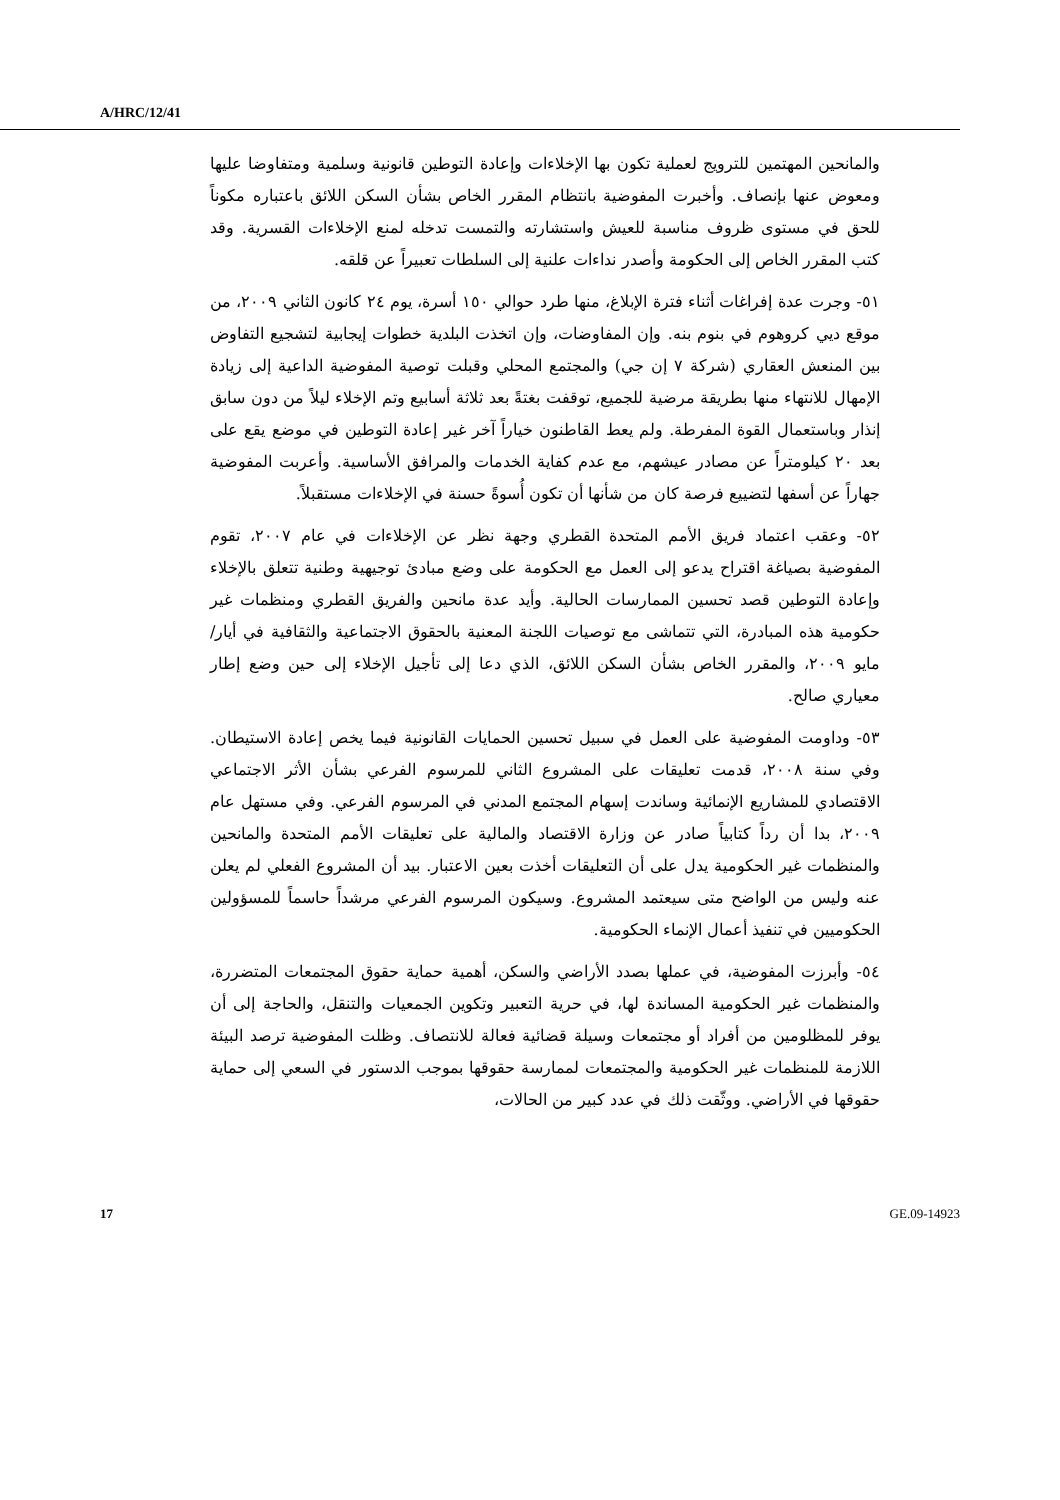A/HRC/12/41
والمانحين المهتمين للترويج لعملية تكون بها الإخلاءات وإعادة التوطين قانونية وسلمية ومتفاوضا عليها ومعوض عنها بإنصاف. وأخبرت المفوضية بانتظام المقرر الخاص بشأن السكن اللائق باعتباره مكوناً للحق في مستوى ظروف مناسبة للعيش واستشارته والتمست تدخله لمنع الإخلاءات القسرية. وقد كتب المقرر الخاص إلى الحكومة وأصدر نداءات علنية إلى السلطات تعبيراً عن قلقه.
٥١- وجرت عدة إفراغات أثناء فترة الإبلاغ، منها طرد حوالي ١٥٠ أسرة، يوم ٢٤ كانون الثاني ٢٠٠٩، من موقع ديي كروهوم في بنوم بنه. وإن المفاوضات، وإن اتخذت البلدية خطوات إيجابية لتشجيع التفاوض بين المنعش العقاري (شركة ٧ إن جي) والمجتمع المحلي وقبلت توصية المفوضية الداعية إلى زيادة الإمهال للانتهاء منها بطريقة مرضية للجميع، توقفت بغتةً بعد ثلاثة أسابيع وتم الإخلاء ليلاً من دون سابق إنذار وباستعمال القوة المفرطة. ولم يعط القاطنون خياراً آخر غير إعادة التوطين في موضع يقع على بعد ٢٠ كيلومتراً عن مصادر عيشهم، مع عدم كفاية الخدمات والمرافق الأساسية. وأعربت المفوضية جهاراً عن أسفها لتضييع فرصة كان من شأنها أن تكون أُسوةً حسنة في الإخلاءات مستقبلاً.
٥٢- وعقب اعتماد فريق الأمم المتحدة القطري وجهة نظر عن الإخلاءات في عام ٢٠٠٧، تقوم المفوضية بصياغة اقتراح يدعو إلى العمل مع الحكومة على وضع مبادئ توجيهية وطنية تتعلق بالإخلاء وإعادة التوطين قصد تحسين الممارسات الحالية. وأيد عدة مانحين والفريق القطري ومنظمات غير حكومية هذه المبادرة، التي تتماشى مع توصيات اللجنة المعنية بالحقوق الاجتماعية والثقافية في أيار/مايو ٢٠٠٩، والمقرر الخاص بشأن السكن اللائق، الذي دعا إلى تأجيل الإخلاء إلى حين وضع إطار معياري صالح.
٥٣- وداومت المفوضية على العمل في سبيل تحسين الحمايات القانونية فيما يخص إعادة الاستيطان. وفي سنة ٢٠٠٨، قدمت تعليقات على المشروع الثاني للمرسوم الفرعي بشأن الأثر الاجتماعي الاقتصادي للمشاريع الإنمائية وساندت إسهام المجتمع المدني في المرسوم الفرعي. وفي مستهل عام ٢٠٠٩، بدا أن رداً كتابياً صادر عن وزارة الاقتصاد والمالية على تعليقات الأمم المتحدة والمانحين والمنظمات غير الحكومية يدل على أن التعليقات أخذت بعين الاعتبار. بيد أن المشروع الفعلي لم يعلن عنه وليس من الواضح متى سيعتمد المشروع. وسيكون المرسوم الفرعي مرشداً حاسماً للمسؤولين الحكوميين في تنفيذ أعمال الإنماء الحكومية.
٥٤- وأبرزت المفوضية، في عملها بصدد الأراضي والسكن، أهمية حماية حقوق المجتمعات المتضررة، والمنظمات غير الحكومية المساندة لها، في حرية التعبير وتكوين الجمعيات والتنقل، والحاجة إلى أن يوفر للمظلومين من أفراد أو مجتمعات وسيلة قضائية فعالة للانتصاف. وظلت المفوضية ترصد البيئة اللازمة للمنظمات غير الحكومية والمجتمعات لممارسة حقوقها بموجب الدستور في السعي إلى حماية حقوقها في الأراضي. ووثّقت ذلك في عدد كبير من الحالات،
17 GE.09-14923